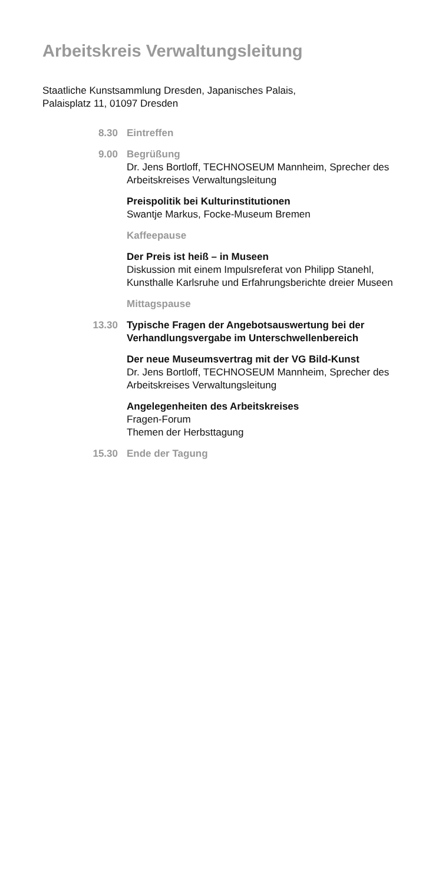Arbeitskreis Verwaltungsleitung
Staatliche Kunstsammlung Dresden, Japanisches Palais,
Palaisplatz 11, 01097 Dresden
8.30 Eintreffen
9.00 Begrüßung
Dr. Jens Bortloff, TECHNOSEUM Mannheim, Sprecher des Arbeitskreises Verwaltungsleitung
Preispolitik bei Kulturinstitutionen
Swantje Markus, Focke-Museum Bremen
Kaffeepause
Der Preis ist heiß – in Museen
Diskussion mit einem Impulsreferat von Philipp Stanehl, Kunsthalle Karlsruhe und Erfahrungsberichte dreier Museen
Mittagspause
13.30 Typische Fragen der Angebotsauswertung bei der Verhandlungsvergabe im Unterschwellenbereich
Der neue Museumsvertrag mit der VG Bild-Kunst
Dr. Jens Bortloff, TECHNOSEUM Mannheim, Sprecher des Arbeitskreises Verwaltungsleitung
Angelegenheiten des Arbeitskreises
Fragen-Forum
Themen der Herbsttagung
15.30 Ende der Tagung